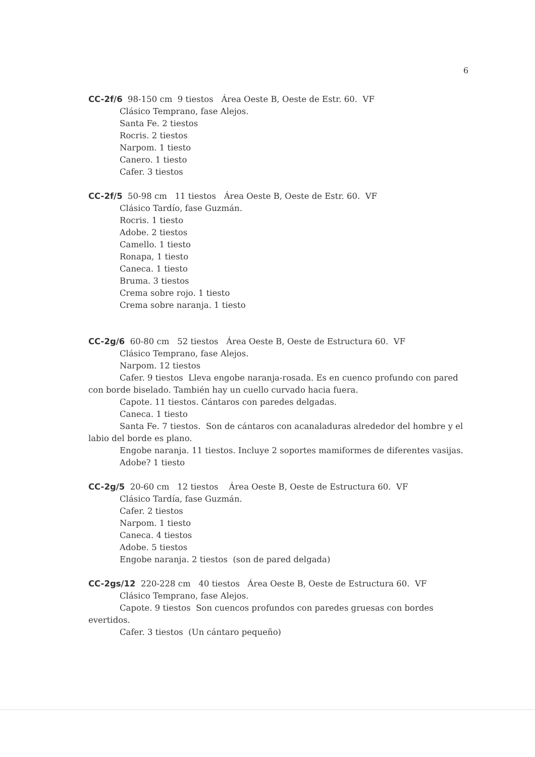6
CC-2f/6 98-150 cm 9 tiestos Área Oeste B, Oeste de Estr. 60. VF
Clásico Temprano, fase Alejos.
Santa Fe. 2 tiestos
Rocris. 2 tiestos
Narpom. 1 tiesto
Canero. 1 tiesto
Cafer. 3 tiestos
CC-2f/5 50-98 cm 11 tiestos Área Oeste B, Oeste de Estr. 60. VF
Clásico Tardío, fase Guzmán.
Rocris. 1 tiesto
Adobe. 2 tiestos
Camello. 1 tiesto
Ronapa, 1 tiesto
Caneca. 1 tiesto
Bruma. 3 tiestos
Crema sobre rojo. 1 tiesto
Crema sobre naranja. 1 tiesto
CC-2g/6 60-80 cm 52 tiestos Área Oeste B, Oeste de Estructura 60. VF
Clásico Temprano, fase Alejos.
Narpom. 12 tiestos
Cafer. 9 tiestos Lleva engobe naranja-rosada. Es en cuenco profundo con pared con borde biselado. También hay un cuello curvado hacia fuera.
Capote. 11 tiestos. Cántaros con paredes delgadas.
Caneca. 1 tiesto
Santa Fe. 7 tiestos. Son de cántaros con acanaladuras alrededor del hombre y el labio del borde es plano.
Engobe naranja. 11 tiestos. Incluye 2 soportes mamiformes de diferentes vasijas.
Adobe? 1 tiesto
CC-2g/5 20-60 cm 12 tiestos Área Oeste B, Oeste de Estructura 60. VF
Clásico Tardía, fase Guzmán.
Cafer. 2 tiestos
Narpom. 1 tiesto
Caneca. 4 tiestos
Adobe. 5 tiestos
Engobe naranja. 2 tiestos (son de pared delgada)
CC-2gs/12 220-228 cm 40 tiestos Área Oeste B, Oeste de Estructura 60. VF
Clásico Temprano, fase Alejos.
Capote. 9 tiestos Son cuencos profundos con paredes gruesas con bordes evertidos.
Cafer. 3 tiestos (Un cántaro pequeño)